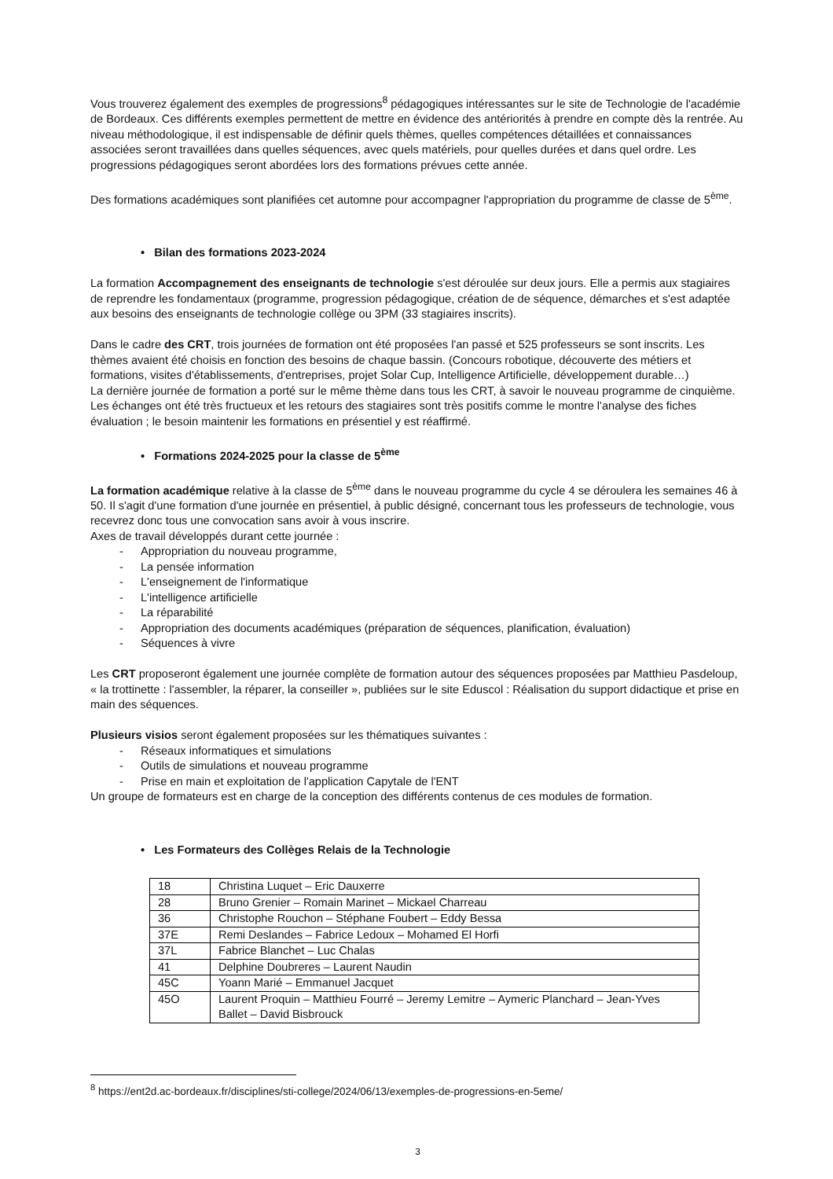Vous trouverez également des exemples de progressions<sup>8</sup> pédagogiques intéressantes sur le site de Technologie de l'académie de Bordeaux. Ces différents exemples permettent de mettre en évidence des antériorités à prendre en compte dès la rentrée. Au niveau méthodologique, il est indispensable de définir quels thèmes, quelles compétences détaillées et connaissances associées seront travaillées dans quelles séquences, avec quels matériels, pour quelles durées et dans quel ordre. Les progressions pédagogiques seront abordées lors des formations prévues cette année.
Des formations académiques sont planifiées cet automne pour accompagner l'appropriation du programme de classe de 5<sup>ème</sup>.
• Bilan des formations 2023-2024
La formation Accompagnement des enseignants de technologie s'est déroulée sur deux jours. Elle a permis aux stagiaires de reprendre les fondamentaux (programme, progression pédagogique, création de de séquence, démarches et s'est adaptée aux besoins des enseignants de technologie collège ou 3PM (33 stagiaires inscrits).
Dans le cadre des CRT, trois journées de formation ont été proposées l'an passé et 525 professeurs se sont inscrits. Les thèmes avaient été choisis en fonction des besoins de chaque bassin. (Concours robotique, découverte des métiers et formations, visites d'établissements, d'entreprises, projet Solar Cup, Intelligence Artificielle, développement durable…)
La dernière journée de formation a porté sur le même thème dans tous les CRT, à savoir le nouveau programme de cinquième.
Les échanges ont été très fructueux et les retours des stagiaires sont très positifs comme le montre l'analyse des fiches évaluation ; le besoin maintenir les formations en présentiel y est réaffirmé.
• Formations 2024-2025 pour la classe de 5<sup>ème</sup>
La formation académique relative à la classe de 5<sup>ème</sup> dans le nouveau programme du cycle 4 se déroulera les semaines 46 à 50. Il s'agit d'une formation d'une journée en présentiel, à public désigné, concernant tous les professeurs de technologie, vous recevrez donc tous une convocation sans avoir à vous inscrire.
Axes de travail développés durant cette journée :
- Appropriation du nouveau programme,
- La pensée information
- L'enseignement de l'informatique
- L'intelligence artificielle
- La réparabilité
- Appropriation des documents académiques (préparation de séquences, planification, évaluation)
- Séquences à vivre
Les CRT proposeront également une journée complète de formation autour des séquences proposées par Matthieu Pasdeloup, « la trottinette : l'assembler, la réparer, la conseiller », publiées sur le site Eduscol : Réalisation du support didactique et prise en main des séquences.
Plusieurs visios seront également proposées sur les thématiques suivantes :
- Réseaux informatiques et simulations
- Outils de simulations et nouveau programme
- Prise en main et exploitation de l'application Capytale de l'ENT
Un groupe de formateurs est en charge de la conception des différents contenus de ces modules de formation.
• Les Formateurs des Collèges Relais de la Technologie
| 18 | Christina Luquet – Eric Dauxerre |
| 28 | Bruno Grenier – Romain Marinet – Mickael Charreau |
| 36 | Christophe Rouchon – Stéphane Foubert – Eddy Bessa |
| 37E | Remi Deslandes – Fabrice Ledoux – Mohamed El Horfi |
| 37L | Fabrice Blanchet – Luc Chalas |
| 41 | Delphine Doubreres – Laurent Naudin |
| 45C | Yoann Marié – Emmanuel Jacquet |
| 45O | Laurent Proquin – Matthieu Fourré – Jeremy Lemitre – Aymeric Planchard – Jean-Yves Ballet – David Bisbrouck |
<sup>8</sup> https://ent2d.ac-bordeaux.fr/disciplines/sti-college/2024/06/13/exemples-de-progressions-en-5eme/
3